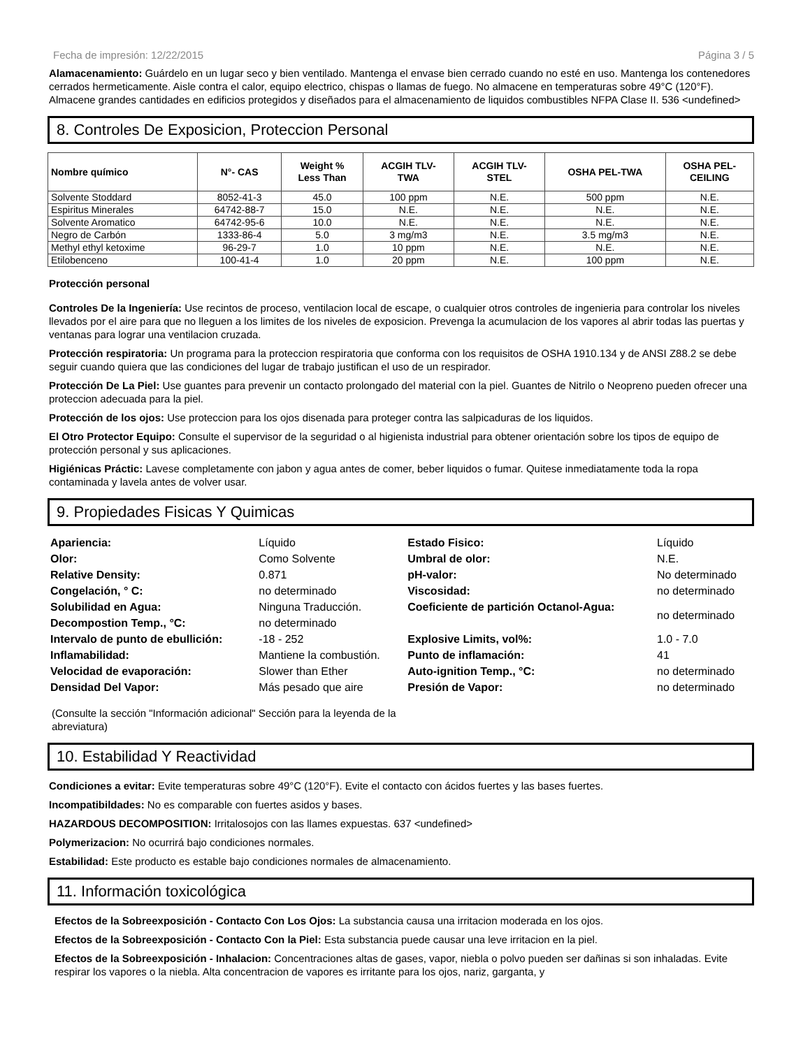Fecha de impresión: 12/22/2015 Página 3 / 5
Alamacenamiento: Guárdelo en un lugar seco y bien ventilado. Mantenga el envase bien cerrado cuando no esté en uso. Mantenga los contenedores cerrados hermeticamente. Aisle contra el calor, equipo electrico, chispas o llamas de fuego. No almacene en temperaturas sobre 49°C (120°F). Almacene grandes cantidades en edificios protegidos y diseñados para el almacenamiento de liquidos combustibles NFPA Clase II. 536 <undefined>
8. Controles De Exposicion, Proteccion Personal
| Nombre químico | N°- CAS | Weight % Less Than | ACGIH TLV- TWA | ACGIH TLV- STEL | OSHA PEL-TWA | OSHA PEL- CEILING |
| --- | --- | --- | --- | --- | --- | --- |
| Solvente Stoddard | 8052-41-3 | 45.0 | 100 ppm | N.E. | 500 ppm | N.E. |
| Espiritus Minerales | 64742-88-7 | 15.0 | N.E. | N.E. | N.E. | N.E. |
| Solvente Aromatico | 64742-95-6 | 10.0 | N.E. | N.E. | N.E. | N.E. |
| Negro de Carbón | 1333-86-4 | 5.0 | 3 mg/m3 | N.E. | 3.5 mg/m3 | N.E. |
| Methyl ethyl ketoxime | 96-29-7 | 1.0 | 10 ppm | N.E. | N.E. | N.E. |
| Etilobenceno | 100-41-4 | 1.0 | 20 ppm | N.E. | 100 ppm | N.E. |
Protección personal
Controles De la Ingeniería: Use recintos de proceso, ventilacion local de escape, o cualquier otros controles de ingenieria para controlar los niveles llevados por el aire para que no lleguen a los limites de los niveles de exposicion. Prevenga la acumulacion de los vapores al abrir todas las puertas y ventanas para lograr una ventilacion cruzada.
Protección respiratoria: Un programa para la proteccion respiratoria que conforma con los requisitos de OSHA 1910.134 y de ANSI Z88.2 se debe seguir cuando quiera que las condiciones del lugar de trabajo justifican el uso de un respirador.
Protección De La Piel: Use guantes para prevenir un contacto prolongado del material con la piel. Guantes de Nitrilo o Neopreno pueden ofrecer una proteccion adecuada para la piel.
Protección de los ojos: Use proteccion para los ojos disenada para proteger contra las salpicaduras de los liquidos.
El Otro Protector Equipo: Consulte el supervisor de la seguridad o al higienista industrial para obtener orientación sobre los tipos de equipo de protección personal y sus aplicaciones.
Higiénicas Práctic: Lavese completamente con jabon y agua antes de comer, beber liquidos o fumar. Quitese inmediatamente toda la ropa contaminada y lavela antes de volver usar.
9. Propiedades Fisicas Y Quimicas
| Apariencia: | Líquido | Estado Fisico: | Líquido |
| Olor: | Como Solvente | Umbral de olor: | N.E. |
| Relative Density: | 0.871 | pH-valor: | No determinado |
| Congelación, ° C: | no determinado | Viscosidad: | no determinado |
| Solubilidad en Agua: | Ninguna Traducción. | Coeficiente de partición Octanol-Agua: | no determinado |
| Decompostion Temp., °C: | no determinado | | |
| Intervalo de punto de ebullición: | -18 - 252 | Explosive Limits, vol%: | 1.0 - 7.0 |
| Inflamabilidad: | Mantiene la combustión. | Punto de inflamación: | 41 |
| Velocidad de evaporación: | Slower than Ether | Auto-ignition Temp., °C: | no determinado |
| Densidad Del Vapor: | Más pesado que aire | Presión de Vapor: | no determinado |
(Consulte la sección "Información adicional" Sección para la leyenda de la abreviatura)
10. Estabilidad Y Reactividad
Condiciones a evitar: Evite temperaturas sobre 49°C (120°F). Evite el contacto con ácidos fuertes y las bases fuertes.
Incompatibildades: No es comparable con fuertes asidos y bases.
HAZARDOUS DECOMPOSITION: Irritalosojos con las llames expuestas. 637 <undefined>
Polymerizacion: No ocurrirá bajo condiciones normales.
Estabilidad: Este producto es estable bajo condiciones normales de almacenamiento.
11. Información toxicológica
Efectos de la Sobreexposición - Contacto Con Los Ojos: La substancia causa una irritacion moderada en los ojos.
Efectos de la Sobreexposición - Contacto Con la Piel: Esta substancia puede causar una leve irritacion en la piel.
Efectos de la Sobreexposición - Inhalacion: Concentraciones altas de gases, vapor, niebla o polvo pueden ser dañinas si son inhaladas. Evite respirar los vapores o la niebla. Alta concentracion de vapores es irritante para los ojos, nariz, garganta, y